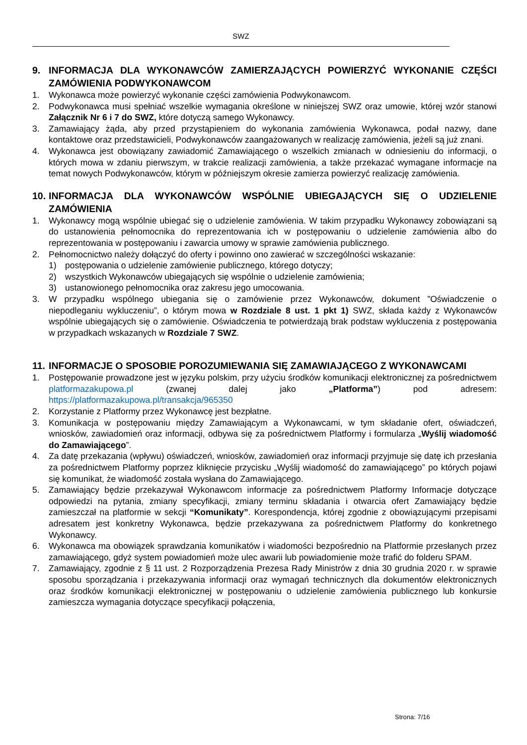SWZ
9. INFORMACJA DLA WYKONAWCÓW ZAMIERZAJĄCYCH POWIERZYĆ WYKONANIE CZĘŚCI ZAMÓWIENIA PODWYKONAWCOM
1. Wykonawca może powierzyć wykonanie części zamówienia Podwykonawcom.
2. Podwykonawca musi spełniać wszelkie wymagania określone w niniejszej SWZ oraz umowie, której wzór stanowi Załącznik Nr 6 i 7 do SWZ, które dotyczą samego Wykonawcy.
3. Zamawiający żąda, aby przed przystąpieniem do wykonania zamówienia Wykonawca, podał nazwy, dane kontaktowe oraz przedstawicieli, Podwykonawców zaangażowanych w realizację zamówienia, jeżeli są już znani.
4. Wykonawca jest obowiązany zawiadomić Zamawiającego o wszelkich zmianach w odniesieniu do informacji, o których mowa w zdaniu pierwszym, w trakcie realizacji zamówienia, a także przekazać wymagane informacje na temat nowych Podwykonawców, którym w późniejszym okresie zamierza powierzyć realizację zamówienia.
10. INFORMACJA DLA WYKONAWCÓW WSPÓLNIE UBIEGAJĄCYCH SIĘ O UDZIELENIE ZAMÓWIENIA
1. Wykonawcy mogą wspólnie ubiegać się o udzielenie zamówienia. W takim przypadku Wykonawcy zobowiązani są do ustanowienia pełnomocnika do reprezentowania ich w postępowaniu o udzielenie zamówienia albo do reprezentowania w postępowaniu i zawarcia umowy w sprawie zamówienia publicznego.
2. Pełnomocnictwo należy dołączyć do oferty i powinno ono zawierać w szczególności wskazanie:
1) postępowania o udzielenie zamówienie publicznego, którego dotyczy;
2) wszystkich Wykonawców ubiegających się wspólnie o udzielenie zamówienia;
3) ustanowionego pełnomocnika oraz zakresu jego umocowania.
3. W przypadku wspólnego ubiegania się o zamówienie przez Wykonawców, dokument ”Oświadczenie o niepodleganiu wykluczeniu”, o którym mowa w Rozdziale 8 ust. 1 pkt 1) SWZ, składa każdy z Wykonawców wspólnie ubiegających się o zamówienie. Oświadczenia te potwierdzają brak podstaw wykluczenia z postępowania w przypadkach wskazanych w Rozdziale 7 SWZ.
11. INFORMACJE O SPOSOBIE POROZUMIEWANIA SIĘ ZAMAWIAJĄCEGO Z WYKONAWCAMI
1. Postępowanie prowadzone jest w języku polskim, przy użyciu środków komunikacji elektronicznej za pośrednictwem platformazakupowa.pl (zwanej dalej jako „Platforma”) pod adresem: https://platformazakupowa.pl/transakcja/965350
2. Korzystanie z Platformy przez Wykonawcę jest bezpłatne.
3. Komunikacja w postępowaniu między Zamawiającym a Wykonawcami, w tym składanie ofert, oświadczeń, wniosków, zawiadomień oraz informacji, odbywa się za pośrednictwem Platformy i formularza „Wyślij wiadomość do Zamawiającego”.
4. Za datę przekazania (wpływu) oświadczeń, wniosków, zawiadomień oraz informacji przyjmuje się datę ich przesłania za pośrednictwem Platformy poprzez kliknięcie przycisku „Wyślij wiadomość do zamawiającego” po których pojawi się komunikat, że wiadomość została wysłana do Zamawiającego.
5. Zamawiający będzie przekazywał Wykonawcom informacje za pośrednictwem Platformy Informacje dotyczące odpowiedzi na pytania, zmiany specyfikacji, zmiany terminu składania i otwarcia ofert Zamawiający będzie zamieszczał na platformie w sekcji “Komunikaty”. Korespondencja, której zgodnie z obowiązującymi przepisami adresatem jest konkretny Wykonawca, będzie przekazywana za pośrednictwem Platformy do konkretnego Wykonawcy.
6. Wykonawca ma obowiązek sprawdzania komunikatów i wiadomości bezpośrednio na Platformie przesłanych przez zamawiającego, gdyż system powiadomień może ulec awarii lub powiadomienie może trafić do folderu SPAM.
7. Zamawiający, zgodnie z § 11 ust. 2 Rozporządzenia Prezesa Rady Ministrów z dnia 30 grudnia 2020 r. w sprawie sposobu sporządzania i przekazywania informacji oraz wymagań technicznych dla dokumentów elektronicznych oraz środków komunikacji elektronicznej w postępowaniu o udzielenie zamówienia publicznego lub konkursie zamieszcza wymagania dotyczące specyfikacji połączenia,
Strona: 7/16